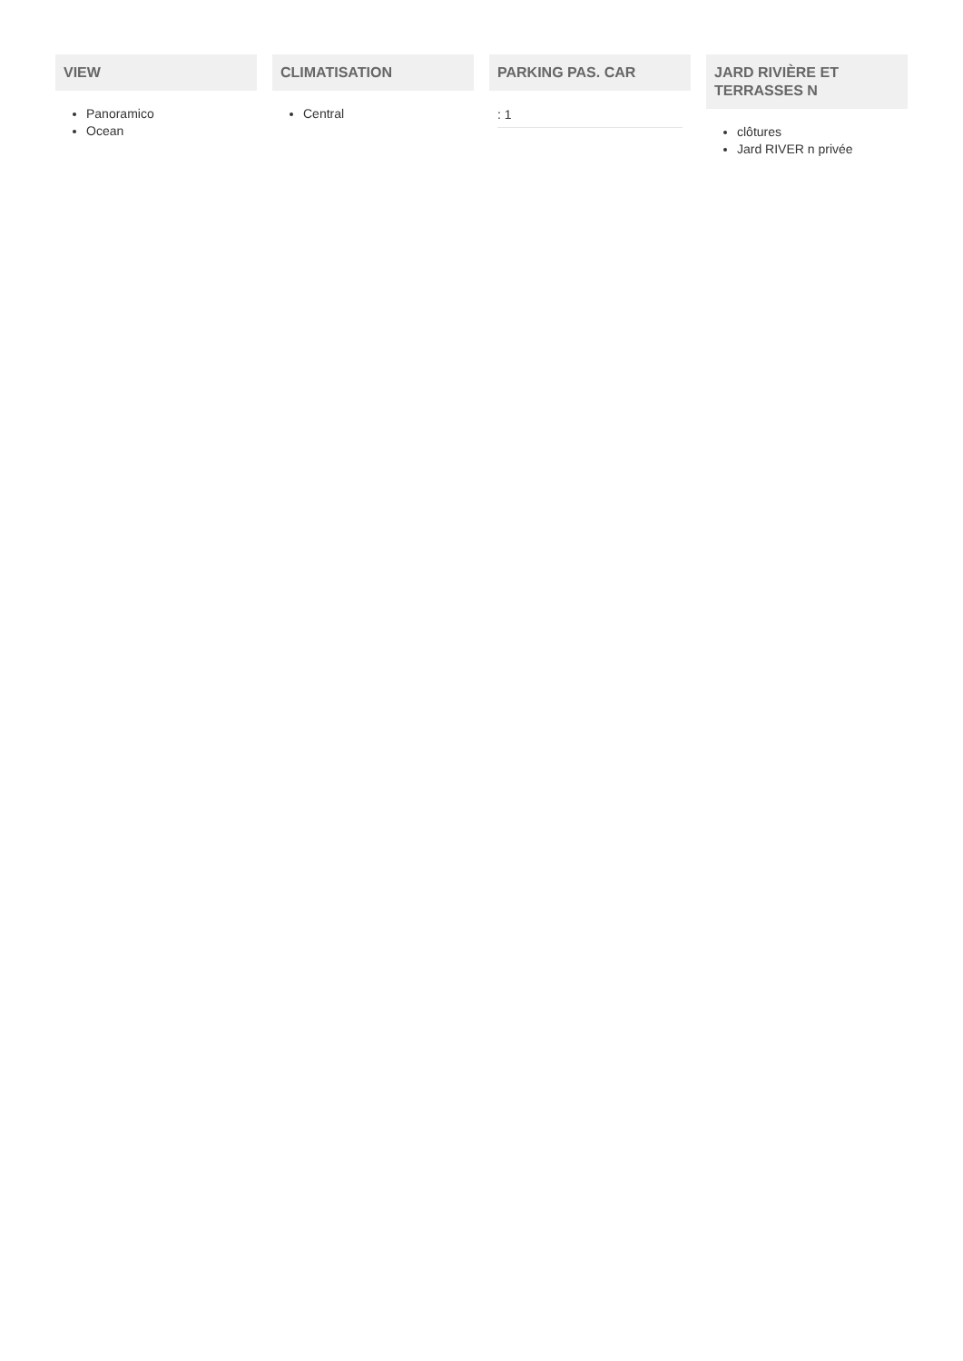VIEW
Panoramico
Ocean
CLIMATISATION
Central
PARKING PAS. CAR
: 1
JARD RIVIÈRE ET TERRASSES N
clôtures
Jard RIVER n privée